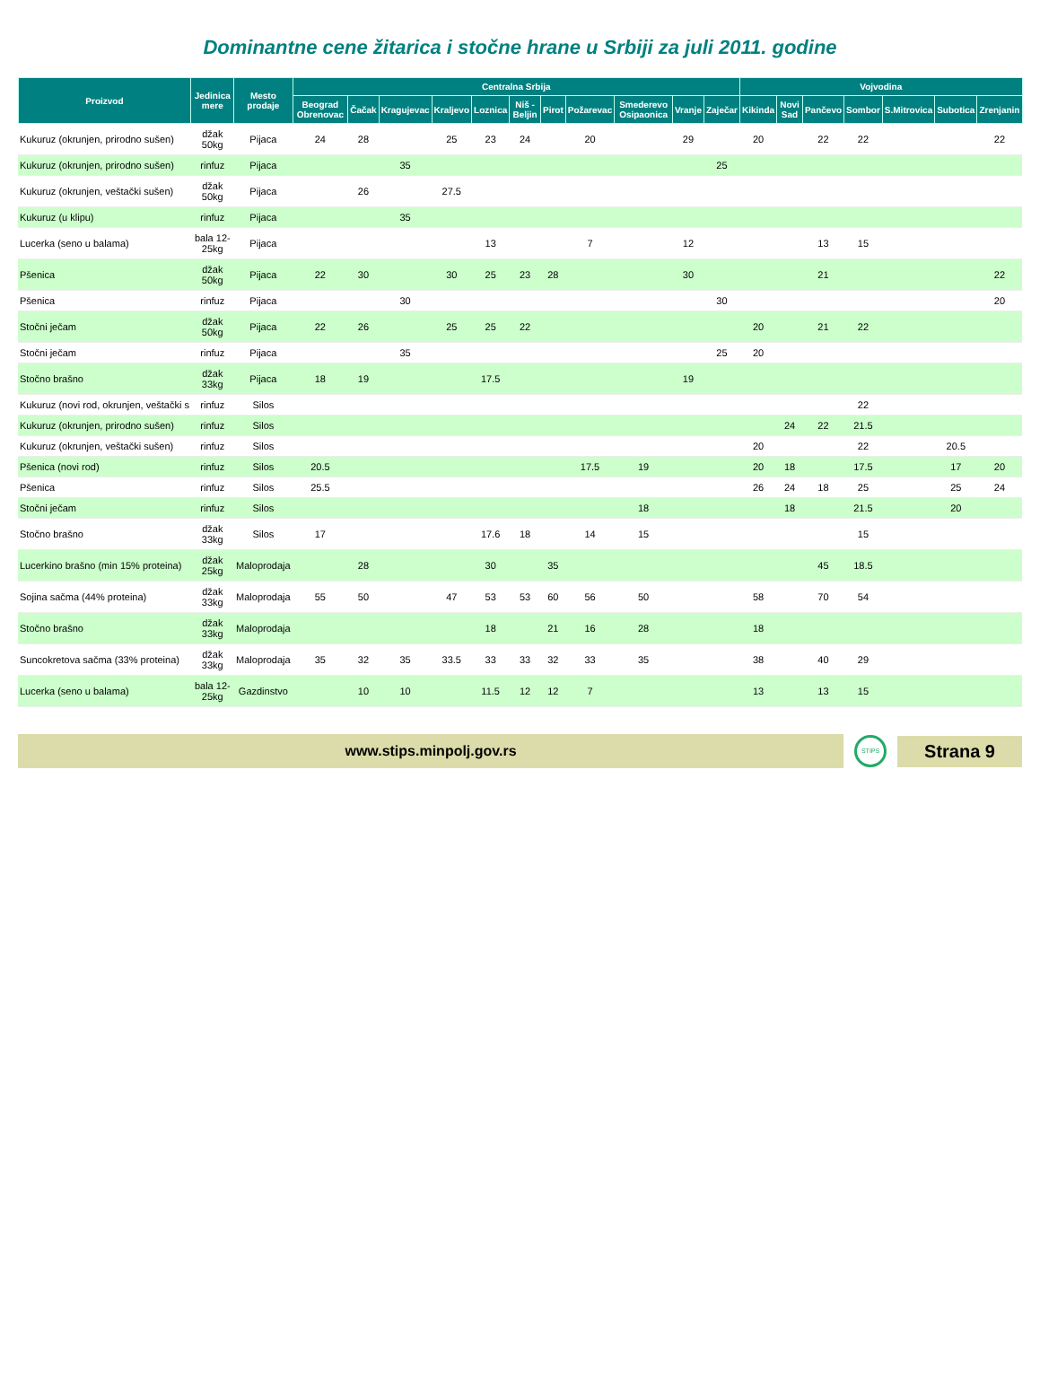Dominantne cene žitarica i stočne hrane u Srbiji za juli 2011. godine
| Proizvod | Jedinica mere | Mesto prodaje | Centralna Srbija | | | | | | | | | | | Vojvodina | | | | | | |
| --- | --- | --- | --- | --- | --- | --- | --- | --- | --- | --- | --- | --- | --- | --- | --- | --- | --- | --- | --- | --- |
| | | | Beograd Obrenovac | Čačak | Kragujevac | Kraljevo | Loznica | Niš - Beljin | Pirot | Požarevac | Smederevo Osipaonica | Vranje | Zaječar | Kikinda | Novi Sad | Pančevo | Sombor | S.Mitrovica | Subotica | Zrenjanin |
| Kukuruz (okrunjen, prirodno sušen) | džak 50kg | Pijaca | 24 | 28 | | 25 | 23 | 24 | | 20 | | 29 | | 20 | | 22 | 22 | | | 22 |
| Kukuruz (okrunjen, prirodno sušen) | rinfuz | Pijaca | | | 35 | | | | | | | | 25 | | | | | | | |
| Kukuruz (okrunjen, veštački sušen) | džak 50kg | Pijaca | | 26 | | 27.5 | | | | | | | | | | | | | | |
| Kukuruz (u klipu) | rinfuz | Pijaca | | | 35 | | | | | | | | | | | | | | | |
| Lucerka (seno u balama) | bala 12-25kg | Pijaca | | | | | 13 | | | 7 | | 12 | | | | 13 | 15 | | | |
| Pšenica | džak 50kg | Pijaca | 22 | 30 | | 30 | 25 | 23 | 28 | | | 30 | | | | 21 | | | | 22 |
| Pšenica | rinfuz | Pijaca | | | 30 | | | | | | | | 30 | | | | | | | 20 |
| Stočni ječam | džak 50kg | Pijaca | 22 | 26 | | 25 | 25 | 22 | | | | | | 20 | | 21 | 22 | | | |
| Stočni ječam | rinfuz | Pijaca | | | 35 | | | | | | | | 25 | 20 | | | | | | |
| Stočno brašno | džak 33kg | Pijaca | 18 | 19 | | | 17.5 | | | | | 19 | | | | | | | | |
| Kukuruz (novi rod, okrunjen, veštački s | rinfuz | Silos | | | | | | | | | | | | | | | 22 | | | |
| Kukuruz (okrunjen, prirodno sušen) | rinfuz | Silos | | | | | | | | | | | | | 24 | 22 | 21.5 | | | |
| Kukuruz (okrunjen, veštački sušen) | rinfuz | Silos | | | | | | | | | | | | 20 | | | 22 | | 20.5 | |
| Pšenica (novi rod) | rinfuz | Silos | 20.5 | | | | | | | 17.5 | 19 | | | 20 | 18 | | 17.5 | | 17 | 20 |
| Pšenica | rinfuz | Silos | 25.5 | | | | | | | | | | | 26 | 24 | 18 | 25 | | 25 | 24 |
| Stočni ječam | rinfuz | Silos | | | | | | | | | 18 | | | | 18 | | 21.5 | | 20 | |
| Stočno brašno | džak 33kg | Silos | 17 | | | | 17.6 | 18 | | 14 | 15 | | | | | | 15 | | | |
| Lucerkino brašno (min 15% proteina) | džak 25kg | Maloprodaja | | 28 | | | 30 | | 35 | | | | | | | 45 | 18.5 | | | |
| Sojina sačma (44% proteina) | džak 33kg | Maloprodaja | 55 | 50 | | 47 | 53 | 53 | 60 | 56 | 50 | | | 58 | | 70 | 54 | | | |
| Stočno brašno | džak 33kg | Maloprodaja | | | | | 18 | | 21 | 16 | 28 | | | 18 | | | | | | |
| Suncokretova sačma (33% proteina) | džak 33kg | Maloprodaja | 35 | 32 | 35 | 33.5 | 33 | 33 | 32 | 33 | 35 | | | 38 | | 40 | 29 | | | |
| Lucerka (seno u balama) | bala 12-25kg | Gazdinstvo | | 10 | 10 | | 11.5 | 12 | 12 | 7 | | | | 13 | | 13 | 15 | | | |
www.stips.minpolj.gov.rs
STIPS
Strana 9